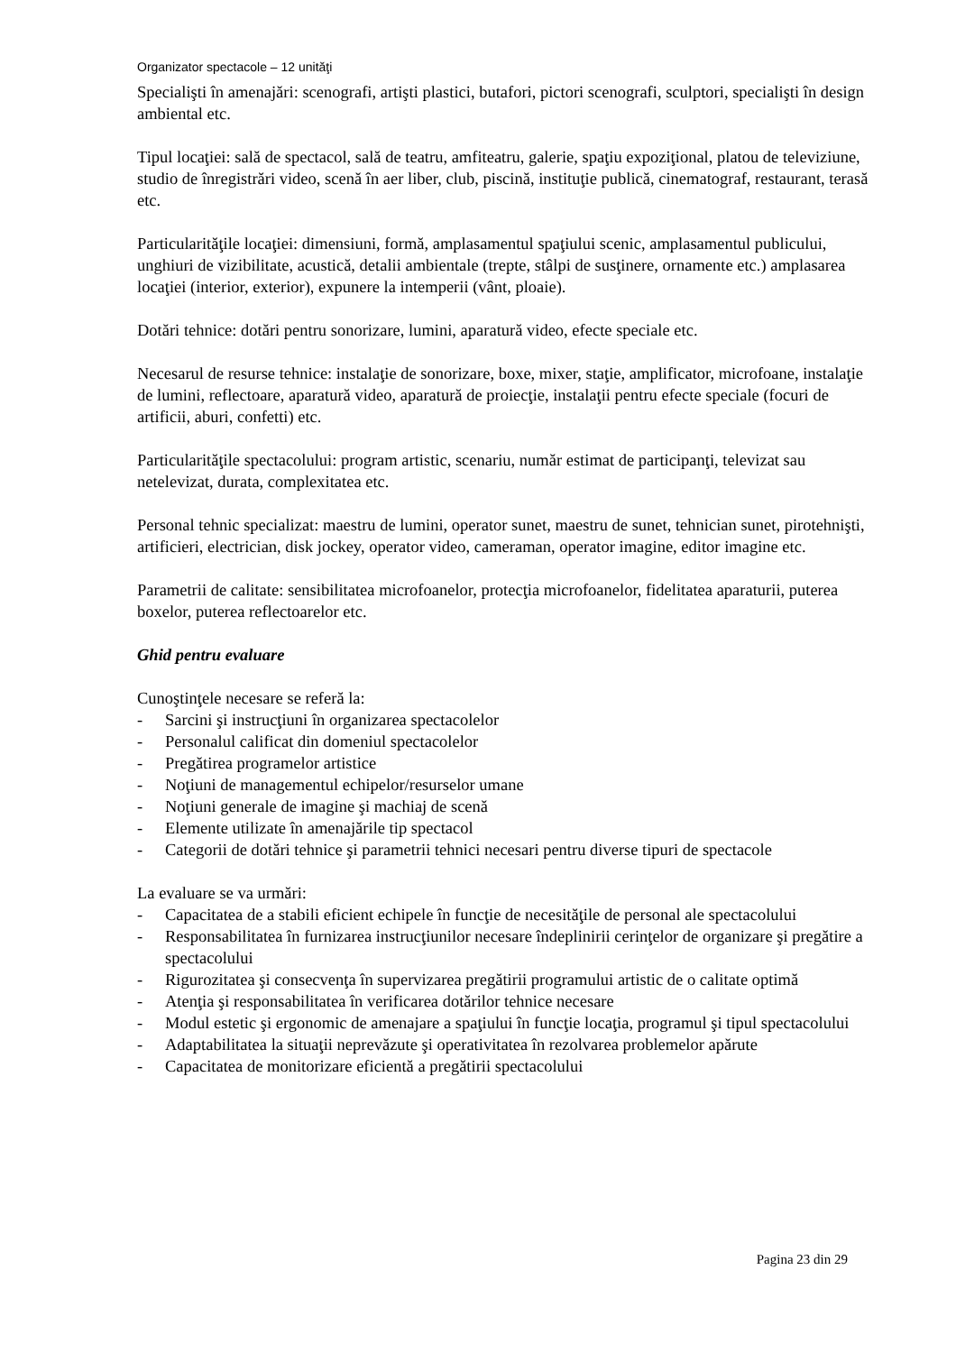Organizator spectacole – 12 unităţi
Specialişti în amenajări: scenografi, artişti plastici, butafori, pictori scenografi, sculptori, specialişti în design ambiental etc.
Tipul locaţiei: sală de spectacol, sală de teatru, amfiteatru, galerie, spaţiu expoziţional, platou de televiziune, studio de înregistrări video, scenă în aer liber, club, piscină, instituţie publică, cinematograf, restaurant, terasă etc.
Particularităţile locaţiei: dimensiuni, formă, amplasamentul spaţiului scenic, amplasamentul publicului, unghiuri de vizibilitate, acustică, detalii ambientale (trepte, stâlpi de susţinere, ornamente etc.) amplasarea locaţiei (interior, exterior), expunere la intemperii (vânt, ploaie).
Dotări tehnice: dotări pentru sonorizare, lumini, aparatură video, efecte speciale etc.
Necesarul de resurse tehnice: instalaţie de sonorizare, boxe, mixer, staţie, amplificator, microfoane, instalaţie de lumini, reflectoare, aparatură video, aparatură de proiecţie, instalaţii pentru efecte speciale (focuri de artificii, aburi, confetti) etc.
Particularităţile spectacolului: program artistic, scenariu, număr estimat de participanţi, televizat sau netelevizat, durata, complexitatea etc.
Personal tehnic specializat: maestru de lumini, operator sunet, maestru de sunet, tehnician sunet, pirotehnişti, artificieri, electrician, disk jockey, operator video, cameraman, operator imagine, editor imagine etc.
Parametrii de calitate: sensibilitatea microfoanelor, protecţia microfoanelor, fidelitatea aparaturii, puterea boxelor, puterea reflectoarelor etc.
Ghid pentru evaluare
Cunoştinţele necesare se referă la:
- Sarcini şi instrucţiuni în organizarea spectacolelor
- Personalul calificat din domeniul spectacolelor
- Pregătirea programelor artistice
- Noţiuni de managementul echipelor/resurselor umane
- Noţiuni generale de imagine şi machiaj de scenă
- Elemente utilizate în amenajările tip spectacol
- Categorii de dotări tehnice şi parametrii tehnici necesari pentru diverse tipuri de spectacole
La evaluare se va urmări:
- Capacitatea de a stabili eficient echipele în funcţie de necesităţile de personal ale spectacolului
- Responsabilitatea în furnizarea instrucţiunilor necesare îndeplinirii cerinţelor de organizare şi pregătire a spectacolului
- Rigurozitatea şi consecvenţa în supervizarea pregătirii programului artistic de o calitate optimă
- Atenţia şi responsabilitatea în verificarea dotărilor tehnice necesare
- Modul estetic şi ergonomic de amenajare a spaţiului în funcţie locaţia, programul şi tipul spectacolului
- Adaptabilitatea la situaţii neprevăzute şi operativitatea în rezolvarea problemelor apărute
- Capacitatea de monitorizare eficientă a pregătirii spectacolului
Pagina 23 din 29